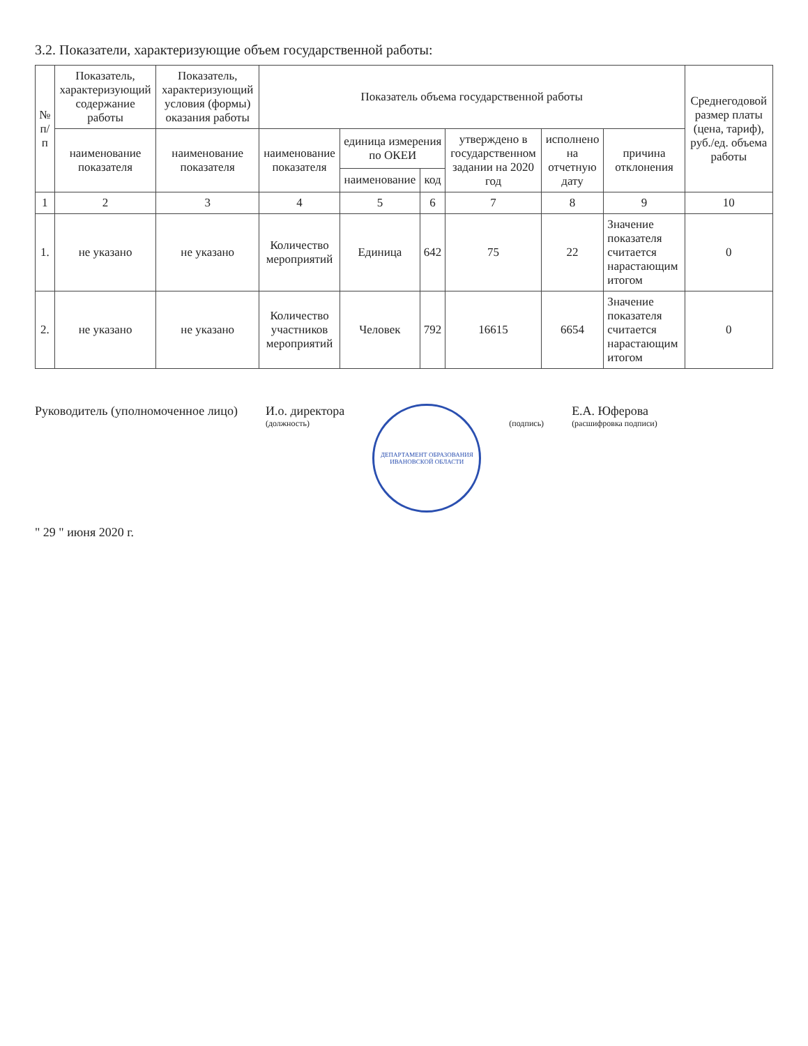3.2. Показатели, характеризующие объем государственной работы:
| № п/п | Показатель, характеризующий содержание работы | Показатель, характеризующий условия (формы) оказания работы | Показатель объема государственной работы | | | | | | Среднегодовой размер платы (цена, тариф), руб./ед. объема работы |
| --- | --- | --- | --- | --- | --- | --- | --- | --- | --- |
| | наименование показателя | наименование показателя | наименование показателя | единица измерения по ОКЕИ | | утверждено в государственном задании на 2020 год | исполнено на отчетную дату | причина отклонения | |
| | | | | наименование | код | | | | |
| 1 | 2 | 3 | 4 | 5 | 6 | 7 | 8 | 9 | 10 |
| 1. | не указано | не указано | Количество мероприятий | Единица | 642 | 75 | 22 | Значение показателя считается нарастающим итогом | 0 |
| 2. | не указано | не указано | Количество участников мероприятий | Человек | 792 | 16615 | 6654 | Значение показателя считается нарастающим итогом | 0 |
Руководитель (уполномоченное лицо)
И.о. директора
(должность)
ДЕПАРТАМЕНТ ОБРАЗОВАНИЯ ИВАНОВСКОЙ ОБЛАСТИ
(подпись)
Е.А. Юферова
(расшифровка подписи)
" 29 " июня 2020 г.